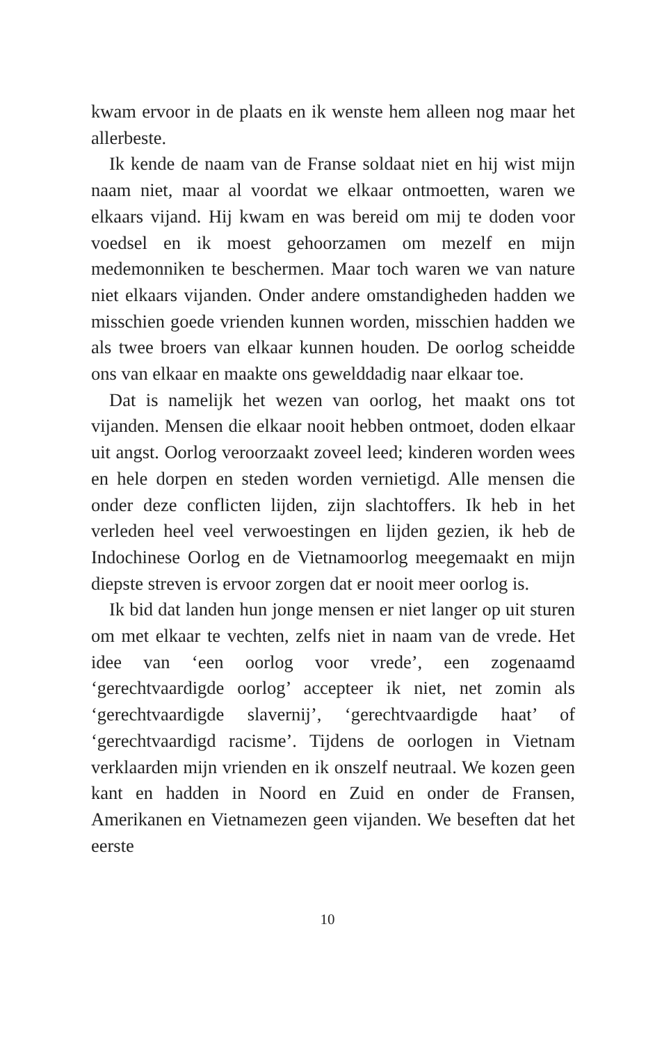kwam ervoor in de plaats en ik wenste hem alleen nog maar het allerbeste.
Ik kende de naam van de Franse soldaat niet en hij wist mijn naam niet, maar al voordat we elkaar ontmoetten, waren we elkaars vijand. Hij kwam en was bereid om mij te doden voor voedsel en ik moest gehoorzamen om mezelf en mijn medemonniken te beschermen. Maar toch waren we van nature niet elkaars vijanden. Onder andere omstandigheden hadden we misschien goede vrienden kunnen worden, misschien hadden we als twee broers van elkaar kunnen houden. De oorlog scheidde ons van elkaar en maakte ons gewelddadig naar elkaar toe.
Dat is namelijk het wezen van oorlog, het maakt ons tot vijanden. Mensen die elkaar nooit hebben ontmoet, doden elkaar uit angst. Oorlog veroorzaakt zoveel leed; kinderen worden wees en hele dorpen en steden worden vernietigd. Alle mensen die onder deze conflicten lijden, zijn slachtoffers. Ik heb in het verleden heel veel verwoestingen en lijden gezien, ik heb de Indochinese Oorlog en de Vietnamoorlog meegemaakt en mijn diepste streven is ervoor zorgen dat er nooit meer oorlog is.
Ik bid dat landen hun jonge mensen er niet langer op uit sturen om met elkaar te vechten, zelfs niet in naam van de vrede. Het idee van ‘een oorlog voor vrede’, een zogenaamd ‘gerechtvaardigde oorlog’ accepteer ik niet, net zomin als ‘gerechtvaardigde slavernij’, ‘gerechtvaardigde haat’ of ‘gerechtvaardigd racisme’. Tijdens de oorlogen in Vietnam verklaarden mijn vrienden en ik onszelf neutraal. We kozen geen kant en hadden in Noord en Zuid en onder de Fransen, Amerikanen en Vietnamezen geen vijanden. We beseften dat het eerste
10